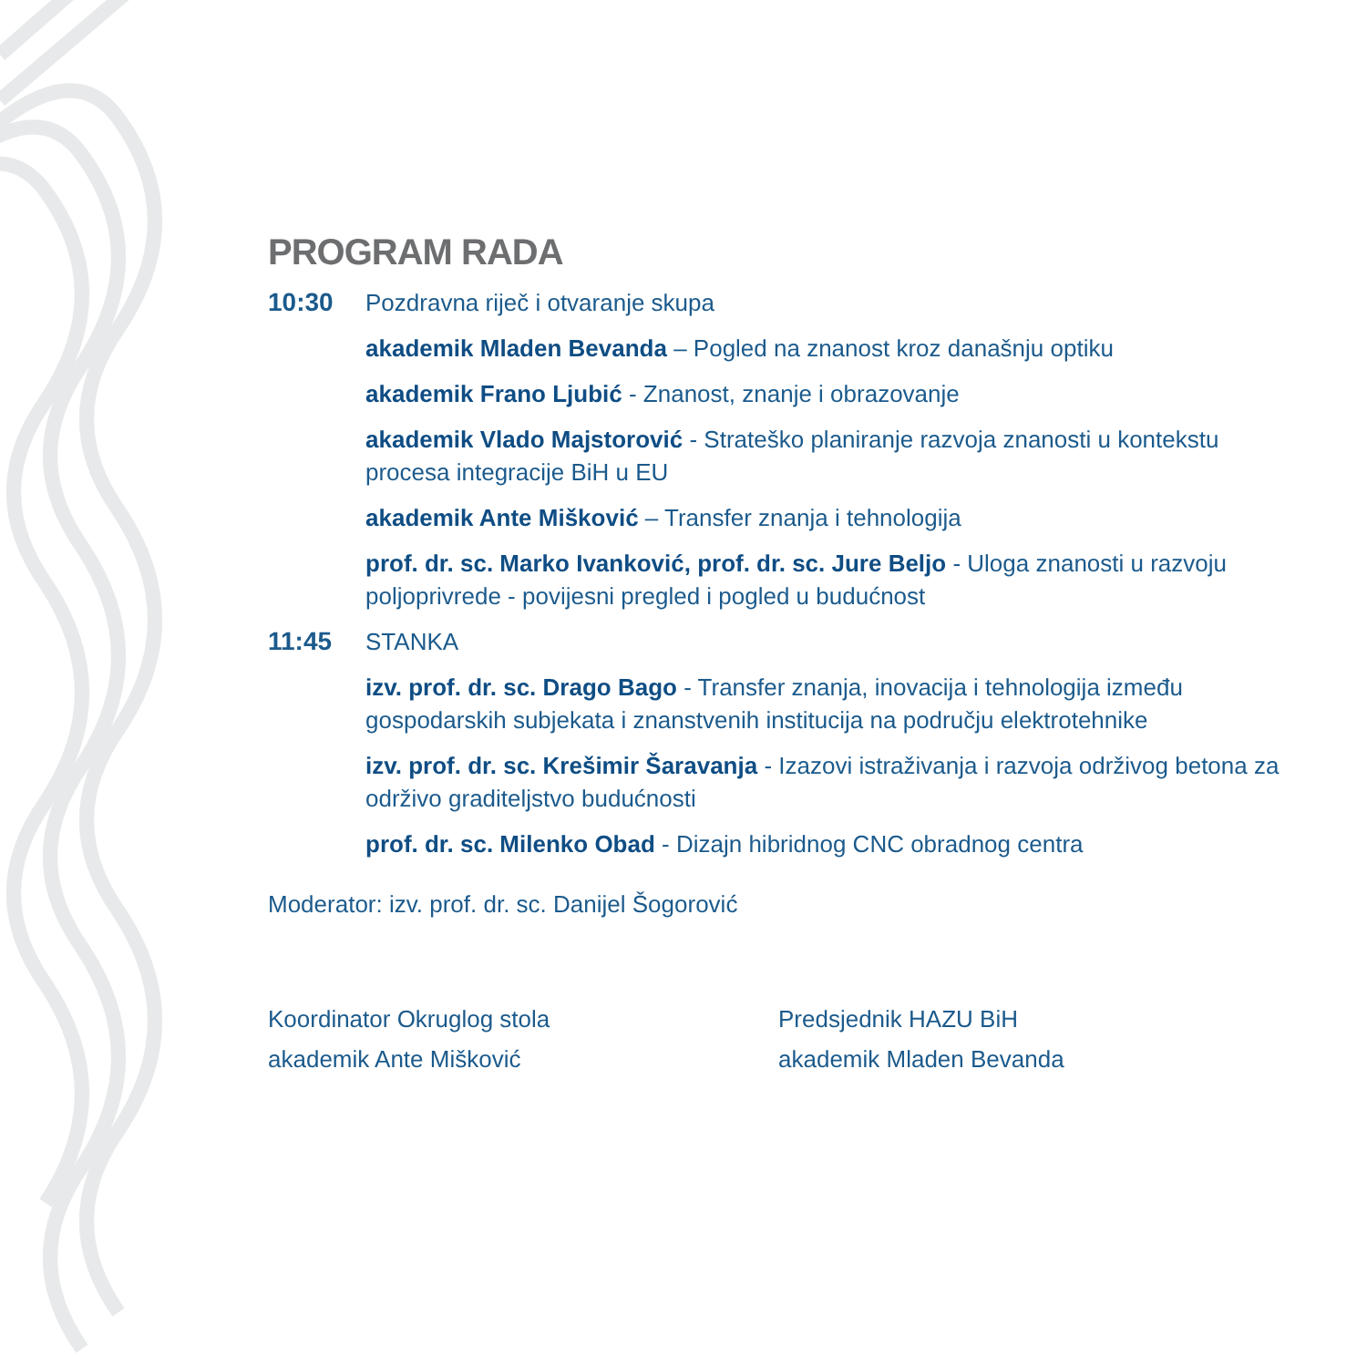PROGRAM RADA
10:30 Pozdravna riječ i otvaranje skupa
akademik Mladen Bevanda – Pogled na znanost kroz današnju optiku
akademik Frano Ljubić - Znanost, znanje i obrazovanje
akademik Vlado Majstorović - Strateško planiranje razvoja znanosti u kontekstu procesa integracije BiH u EU
akademik Ante Mišković – Transfer znanja i tehnologija
prof. dr. sc. Marko Ivanković, prof. dr. sc. Jure Beljo - Uloga znanosti u razvoju poljoprivrede - povijesni pregled i pogled u budućnost
11:45 STANKA
izv. prof. dr. sc. Drago Bago - Transfer znanja, inovacija i tehnologija između gospodarskih subjekata i znanstvenih institucija na području elektrotehnike
izv. prof. dr. sc. Krešimir Šaravanja - Izazovi istraživanja i razvoja održivog betona za održivo graditeljstvo budućnosti
prof. dr. sc. Milenko Obad - Dizajn hibridnog CNC obradnog centra
Moderator: izv. prof. dr. sc. Danijel Šogorović
Koordinator Okruglog stola
akademik Ante Mišković
Predsjednik HAZU BiH
akademik Mladen Bevanda